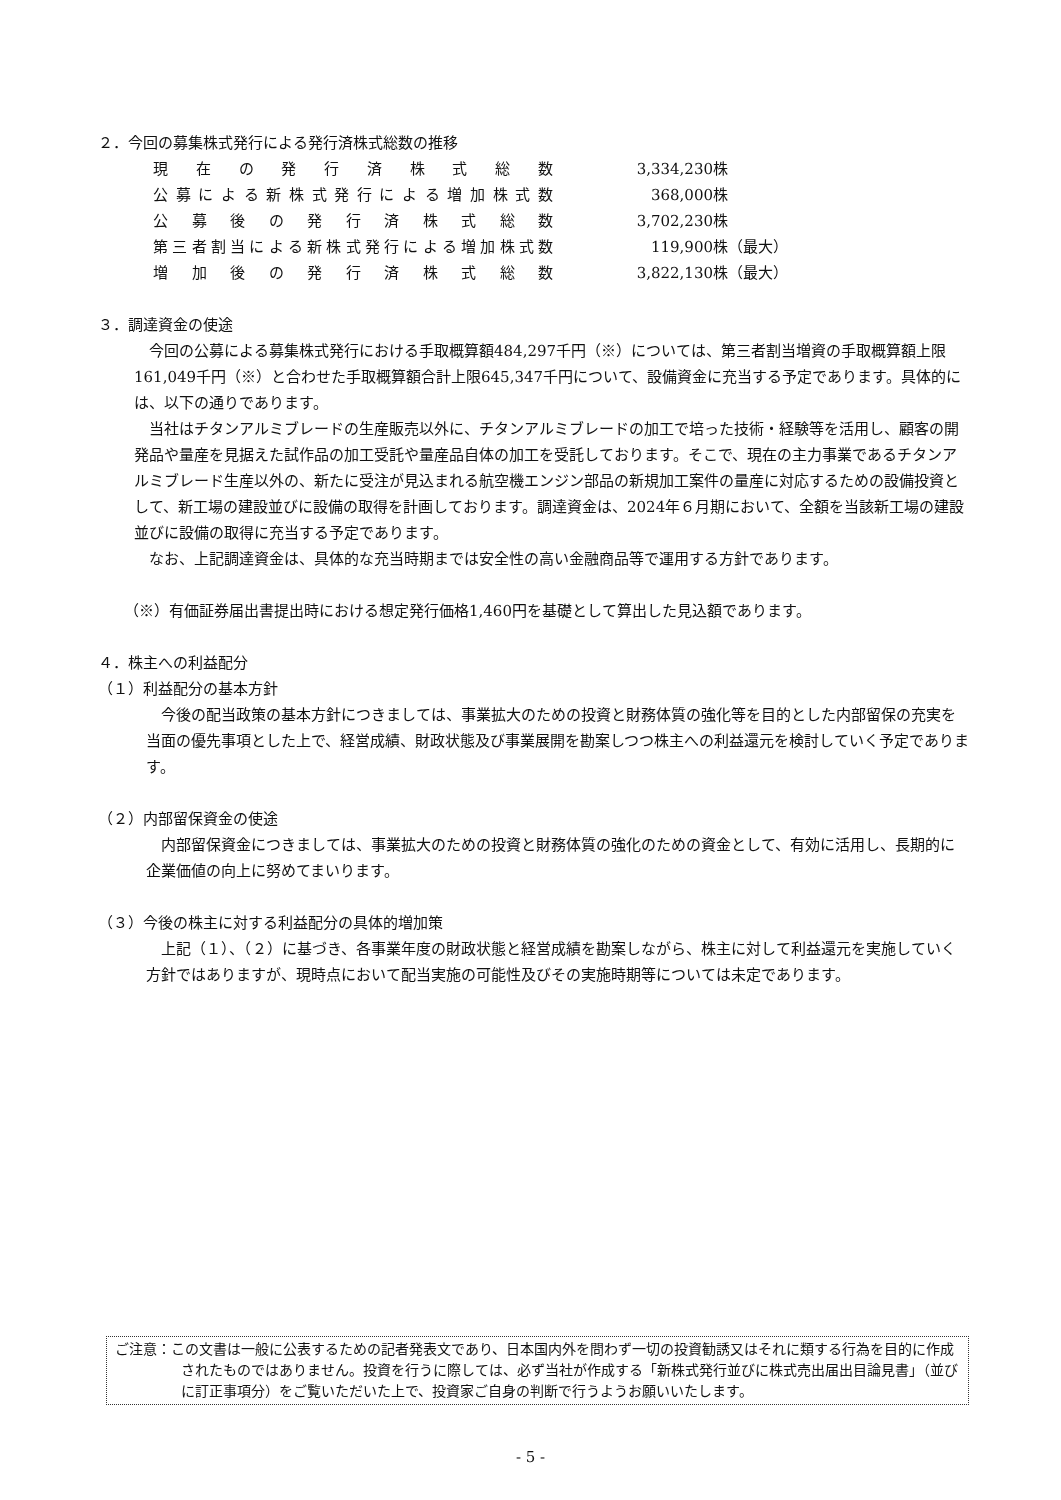２．今回の募集株式発行による発行済株式総数の推移
| 現在の発行済株式総数 | 3,334,230 | 株 |
| 公募による新株式発行による増加株式数 | 368,000 | 株 |
| 公募後の発行済株式総数 | 3,702,230 | 株 |
| 第三者割当による新株式発行による増加株式数 | 119,900 | 株（最大） |
| 増加後の発行済株式総数 | 3,822,130 | 株（最大） |
３．調達資金の使途
今回の公募による募集株式発行における手取概算額484,297千円（※）については、第三者割当増資の手取概算額上限161,049千円（※）と合わせた手取概算額合計上限645,347千円について、設備資金に充当する予定であります。具体的には、以下の通りであります。
当社はチタンアルミブレードの生産販売以外に、チタンアルミブレードの加工で培った技術・経験等を活用し、顧客の開発品や量産を見据えた試作品の加工受託や量産品自体の加工を受託しております。そこで、現在の主力事業であるチタンアルミブレード生産以外の、新たに受注が見込まれる航空機エンジン部品の新規加工案件の量産に対応するための設備投資として、新工場の建設並びに設備の取得を計画しております。調達資金は、2024年６月期において、全額を当該新工場の建設並びに設備の取得に充当する予定であります。
なお、上記調達資金は、具体的な充当時期までは安全性の高い金融商品等で運用する方針であります。
（※）有価証券届出書提出時における想定発行価格1,460円を基礎として算出した見込額であります。
４．株主への利益配分
（１）利益配分の基本方針
今後の配当政策の基本方針につきましては、事業拡大のための投資と財務体質の強化等を目的とした内部留保の充実を当面の優先事項とした上で、経営成績、財政状態及び事業展開を勘案しつつ株主への利益還元を検討していく予定であります。
（２）内部留保資金の使途
内部留保資金につきましては、事業拡大のための投資と財務体質の強化のための資金として、有効に活用し、長期的に企業価値の向上に努めてまいります。
（３）今後の株主に対する利益配分の具体的増加策
上記（１）、（２）に基づき、各事業年度の財政状態と経営成績を勘案しながら、株主に対して利益還元を実施していく方針ではありますが、現時点において配当実施の可能性及びその実施時期等については未定であります。
ご注意：この文書は一般に公表するための記者発表文であり、日本国内外を問わず一切の投資勧誘又はそれに類する行為を目的に作成されたものではありません。投資を行うに際しては、必ず当社が作成する「新株式発行並びに株式売出届出目論見書」（並びに訂正事項分）をご覧いただいた上で、投資家ご自身の判断で行うようお願いいたします。
- 5 -